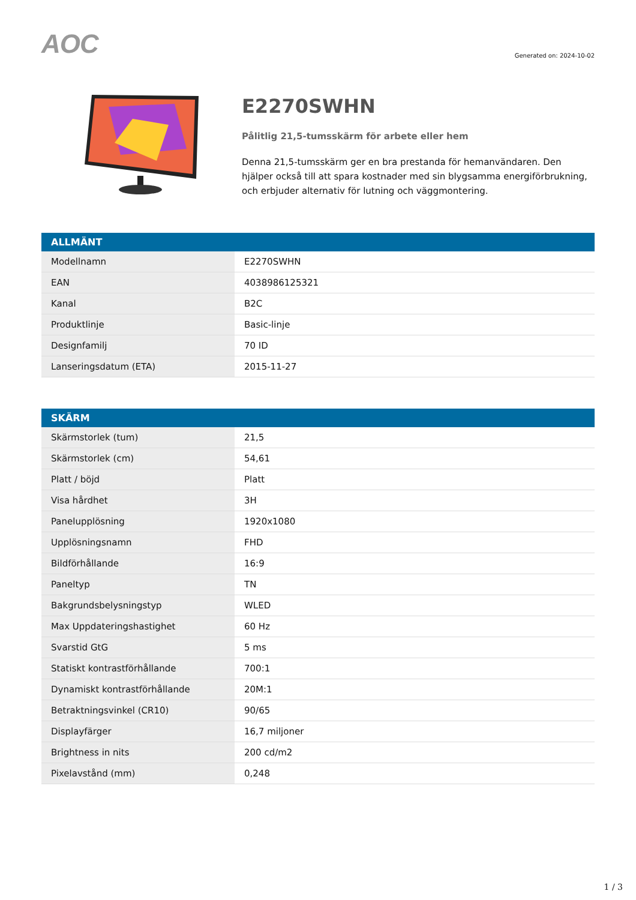AOC
Generated on: 2024-10-02
E2270SWHN
Pålitlig 21,5-tumsskärm för arbete eller hem
Denna 21,5-tumsskärm ger en bra prestanda för hemanvändaren. Den hjälper också till att spara kostnader med sin blygsamma energiförbrukning, och erbjuder alternativ för lutning och väggmontering.
| ALLMÄNT | |
| --- | --- |
| Modellnamn | E2270SWHN |
| EAN | 4038986125321 |
| Kanal | B2C |
| Produktlinje | Basic-linje |
| Designfamilj | 70 ID |
| Lanseringsdatum (ETA) | 2015-11-27 |
| SKÄRM | |
| --- | --- |
| Skärmstorlek (tum) | 21,5 |
| Skärmstorlek (cm) | 54,61 |
| Platt / böjd | Platt |
| Visa hårdhet | 3H |
| Panelupplösning | 1920x1080 |
| Upplösningsnamn | FHD |
| Bildförhållande | 16:9 |
| Paneltyp | TN |
| Bakgrundsbelysningstyp | WLED |
| Max Uppdateringshastighet | 60 Hz |
| Svarstid GtG | 5 ms |
| Statiskt kontrastförhållande | 700:1 |
| Dynamiskt kontrastförhållande | 20M:1 |
| Betraktningsvinkel (CR10) | 90/65 |
| Displayfärger | 16,7 miljoner |
| Brightness in nits | 200 cd/m2 |
| Pixelavstånd (mm) | 0,248 |
1 / 3